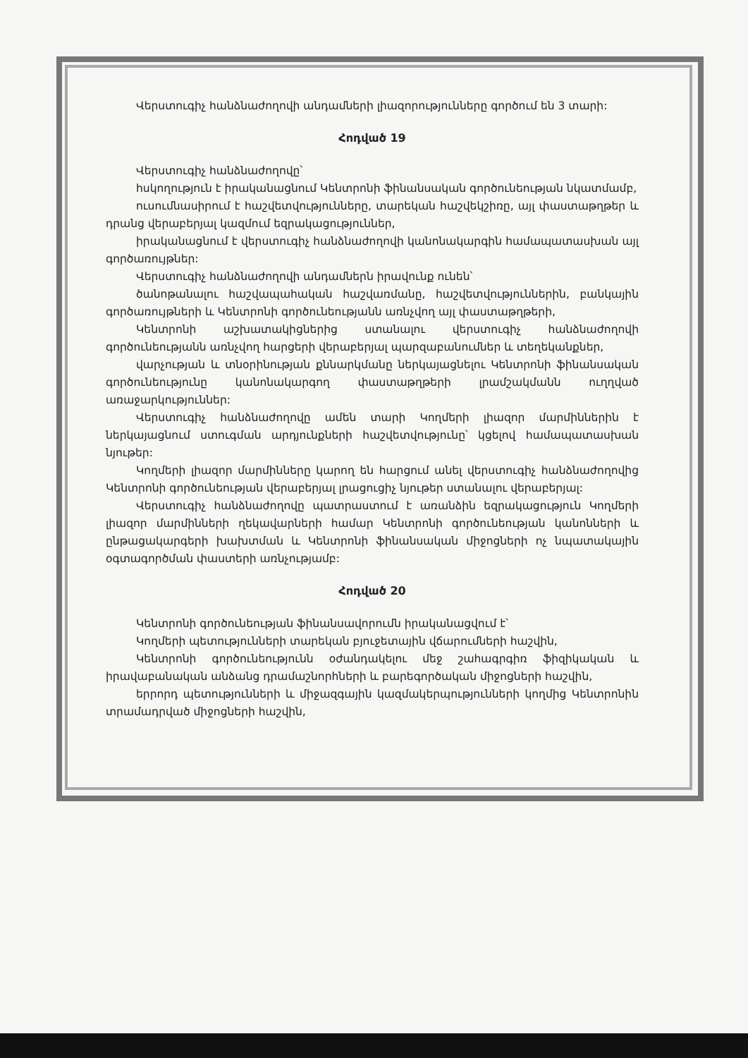Վերստուգիչ հանձնաժողովի անդամների լիազորությունները գործում են 3 տարի:
Հոդված 19
Վերստուգիչ հանձնաժողովը՝
հսկողություն է իրականացնում Կենտրոնի ֆինանսական գործունեության նկատմամբ,
ուսումնասիրում է հաշվետվությունները, տարեկան հաշվեկշիռը, այլ փաստաթղթեր և դրանց վերաբերյալ կազմում եզրակացություններ,
իրականացնում է վերստուգիչ հանձնաժողովի կանոնակարգին համապատասխան այլ գործառույթներ:
Վերստուգիչ հանձնաժողովի անդամներն իրավունք ունեն՝
ծանոթանալու հաշվապահական հաշվառմանը, հաշվետվություններին, բանկային գործառույթների և Կենտրոնի գործունեությանն առնչվող այլ փաստաթղթերի,
Կենտրոնի աշխատակիցներից ստանալու վերստուգիչ հանձնաժողովի գործունեությանն առնչվող հարցերի վերաբերյալ պարզաբանումներ և տեղեկանքներ,
վարչության և տնօրինության քննարկմանը ներկայացնելու Կենտրոնի ֆինանսական գործունեությունը կանոնակարգող փաստաթղթերի լրամշակմանն ուղղված առաջարկություններ:
Վերստուգիչ հանձնաժողովը ամեն տարի Կողմերի լիազոր մարմիններին է ներկայացնում ստուգման արդյունքների հաշվետվությունը՝ կցելով համապատասխան նյութեր:
Կողմերի լիազոր մարմինները կարող են հարցում անել վերստուգիչ հանձնաժողովից Կենտրոնի գործունեության վերաբերյալ լրացուցիչ նյութեր ստանալու վերաբերյալ:
Վերստուգիչ հանձնաժողովը պատրաստում է առանձին եզրակացություն Կողմերի լիազոր մարմինների ղեկավարների համար Կենտրոնի գործունեության կանոնների և ընթացակարգերի խախտման և Կենտրոնի ֆինանսական միջոցների ոչ նպատակային օգտագործման փաստերի առնչությամբ:
Հոդված 20
Կենտրոնի գործունեության ֆինանսավորումն իրականացվում է՝
Կողմերի պետությունների տարեկան բյուջետային վճարումների հաշվին,
Կենտրոնի գործունեությունն օժանդակելու մեջ շահագրգիռ ֆիզիկական և իրավաբանական անձանց դրամաշնորհների և բարեգործական միջոցների հաշվին,
երրորդ պետությունների և միջազգային կազմակերպությունների կողմից Կենտրոնին տրամադրված միջոցների հաշվին,